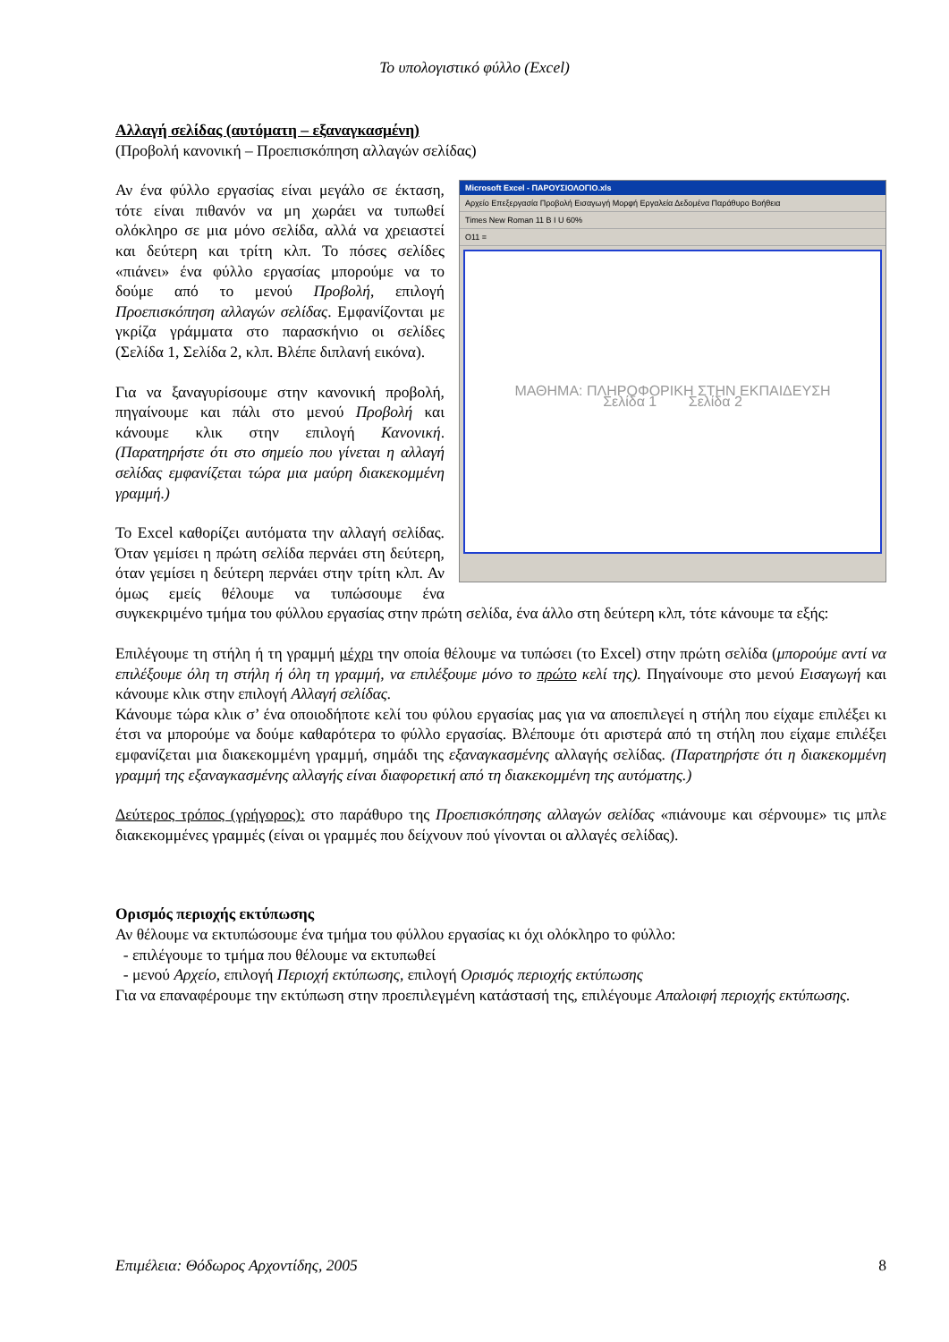Το υπολογιστικό φύλλο (Excel)
Αλλαγή σελίδας (αυτόματη – εξαναγκασμένη)
(Προβολή κανονική – Προεπισκόπηση αλλαγών σελίδας)
Microsoft Excel - ΠΑΡΟΥΣΙΟΛΟΓΙΟ.xls
Αρχείο Επεξεργασία Προβολή Εισαγωγή Μορφή Εργαλεία Δεδομένα Παράθυρο Βοήθεια
Times New Roman 11 B I U 60%
O11 =
ΜΑΘΗΜΑ: ΠΛΗΡΟΦΟΡΙΚΗ ΣΤΗΝ ΕΚΠΑΙΔΕΥΣΗ
Σελίδα 1 Σελίδα 2
Αν ένα φύλλο εργασίας είναι μεγάλο σε έκταση, τότε είναι πιθανόν να μη χωράει να τυπωθεί ολόκληρο σε μια μόνο σελίδα, αλλά να χρειαστεί και δεύτερη και τρίτη κλπ. Το πόσες σελίδες «πιάνει» ένα φύλλο εργασίας μπορούμε να το δούμε από το μενού Προβολή, επιλογή Προεπισκόπηση αλλαγών σελίδας. Εμφανίζονται με γκρίζα γράμματα στο παρασκήνιο οι σελίδες (Σελίδα 1, Σελίδα 2, κλπ. Βλέπε διπλανή εικόνα).
Για να ξαναγυρίσουμε στην κανονική προβολή, πηγαίνουμε και πάλι στο μενού Προβολή και κάνουμε κλικ στην επιλογή Κανονική. (Παρατηρήστε ότι στο σημείο που γίνεται η αλλαγή σελίδας εμφανίζεται τώρα μια μαύρη διακεκομμένη γραμμή.)
Το Excel καθορίζει αυτόματα την αλλαγή σελίδας. Όταν γεμίσει η πρώτη σελίδα περνάει στη δεύτερη, όταν γεμίσει η δεύτερη περνάει στην τρίτη κλπ. Αν όμως εμείς θέλουμε να τυπώσουμε ένα συγκεκριμένο τμήμα του φύλλου εργασίας στην πρώτη σελίδα, ένα άλλο στη δεύτερη κλπ, τότε κάνουμε τα εξής:
Επιλέγουμε τη στήλη ή τη γραμμή μέχρι την οποία θέλουμε να τυπώσει (το Excel) στην πρώτη σελίδα (μπορούμε αντί να επιλέξουμε όλη τη στήλη ή όλη τη γραμμή, να επιλέξουμε μόνο το πρώτο κελί της). Πηγαίνουμε στο μενού Εισαγωγή και κάνουμε κλικ στην επιλογή Αλλαγή σελίδας.
Κάνουμε τώρα κλικ σ’ ένα οποιοδήποτε κελί του φύλου εργασίας μας για να αποεπιλεγεί η στήλη που είχαμε επιλέξει κι έτσι να μπορούμε να δούμε καθαρότερα το φύλλο εργασίας. Βλέπουμε ότι αριστερά από τη στήλη που είχαμε επιλέξει εμφανίζεται μια διακεκομμένη γραμμή, σημάδι της εξαναγκασμένης αλλαγής σελίδας. (Παρατηρήστε ότι η διακεκομμένη γραμμή της εξαναγκασμένης αλλαγής είναι διαφορετική από τη διακεκομμένη της αυτόματης.)
Δεύτερος τρόπος (γρήγορος): στο παράθυρο της Προεπισκόπησης αλλαγών σελίδας «πιάνουμε και σέρνουμε» τις μπλε διακεκομμένες γραμμές (είναι οι γραμμές που δείχνουν πού γίνονται οι αλλαγές σελίδας).
Ορισμός περιοχής εκτύπωσης
Αν θέλουμε να εκτυπώσουμε ένα τμήμα του φύλλου εργασίας κι όχι ολόκληρο το φύλλο:
- επιλέγουμε το τμήμα που θέλουμε να εκτυπωθεί
- μενού Αρχείο, επιλογή Περιοχή εκτύπωσης, επιλογή Ορισμός περιοχής εκτύπωσης
Για να επαναφέρουμε την εκτύπωση στην προεπιλεγμένη κατάστασή της, επιλέγουμε Απαλοιφή περιοχής εκτύπωσης.
Επιμέλεια: Θόδωρος Αρχοντίδης, 2005 8